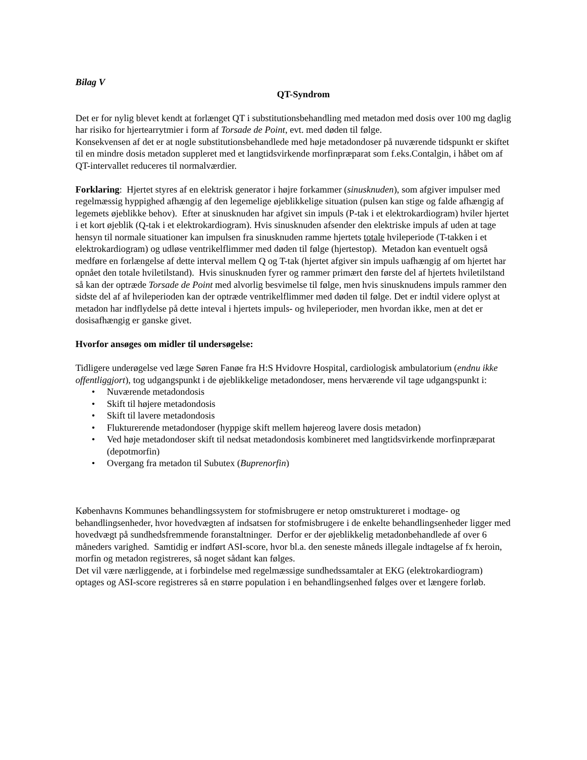Bilag V
QT-Syndrom
Det er for nylig blevet kendt at forlænget QT i substitutionsbehandling med metadon med dosis over 100 mg daglig har risiko for hjertearrytmier i form af Torsade de Point, evt. med døden til følge.
Konsekvensen af det er at nogle substitutionsbehandlede med høje metadondoser på nuværende tidspunkt er skiftet til en mindre dosis metadon suppleret med et langtidsvirkende morfinpræparat som f.eks.Contalgin, i håbet om af QT-intervallet reduceres til normalværdier.
Forklaring: Hjertet styres af en elektrisk generator i højre forkammer (sinusknuden), som afgiver impulser med regelmæssig hyppighed afhængig af den legemelige øjeblikkelige situation (pulsen kan stige og falde afhængig af legemets øjeblikke behov). Efter at sinusknuden har afgivet sin impuls (P-tak i et elektrokardiogram) hviler hjertet i et kort øjeblik (Q-tak i et elektrokardiogram). Hvis sinusknuden afsender den elektriske impuls af uden at tage hensyn til normale situationer kan impulsen fra sinusknuden ramme hjertets totale hvileperiode (T-takken i et elektrokardiogram) og udløse ventrikelflimmer med døden til følge (hjertestop). Metadon kan eventuelt også medføre en forlængelse af dette interval mellem Q og T-tak (hjertet afgiver sin impuls uafhængig af om hjertet har opnået den totale hviletilstand). Hvis sinusknuden fyrer og rammer primært den første del af hjertets hviletilstand så kan der optræde Torsade de Point med alvorlig besvimelse til følge, men hvis sinusknudens impuls rammer den sidste del af af hvileperioden kan der optræde ventrikelflimmer med døden til følge. Det er indtil videre oplyst at metadon har indflydelse på dette inteval i hjertets impuls- og hvileperioder, men hvordan ikke, men at det er dosisafhængig er ganske givet.
Hvorfor ansøges om midler til undersøgelse:
Tidligere underøgelse ved læge Søren Fanøe fra H:S Hvidovre Hospital, cardiologisk ambulatorium (endnu ikke offentliggjort), tog udgangspunkt i de øjeblikkelige metadondoser, mens herværende vil tage udgangspunkt i:
• Nuværende metadondosis
• Skift til højere metadondosis
• Skift til lavere metadondosis
• Flukturerende metadondoser (hyppige skift mellem højereog lavere dosis metadon)
• Ved høje metadondoser skift til nedsat metadondosis kombineret med langtidsvirkende morfinpræparat (depotmorfin)
• Overgang fra metadon til Subutex (Buprenorfin)
Københavns Kommunes behandlingssystem for stofmisbrugere er netop omstruktureret i modtage- og behandlingsenheder, hvor hovedvægten af indsatsen for stofmisbrugere i de enkelte behandlingsenheder ligger med hovedvægt på sundhedsfremmende foranstaltninger. Derfor er der øjeblikkelig metadonbehandlede af over 6 måneders varighed. Samtidig er indført ASI-score, hvor bl.a. den seneste måneds illegale indtagelse af fx heroin, morfin og metadon registreres, så noget sådant kan følges.
Det vil være nærliggende, at i forbindelse med regelmæssige sundhedssamtaler at EKG (elektrokardiogram) optages og ASI-score registreres så en større population i en behandlingsenhed følges over et længere forløb.